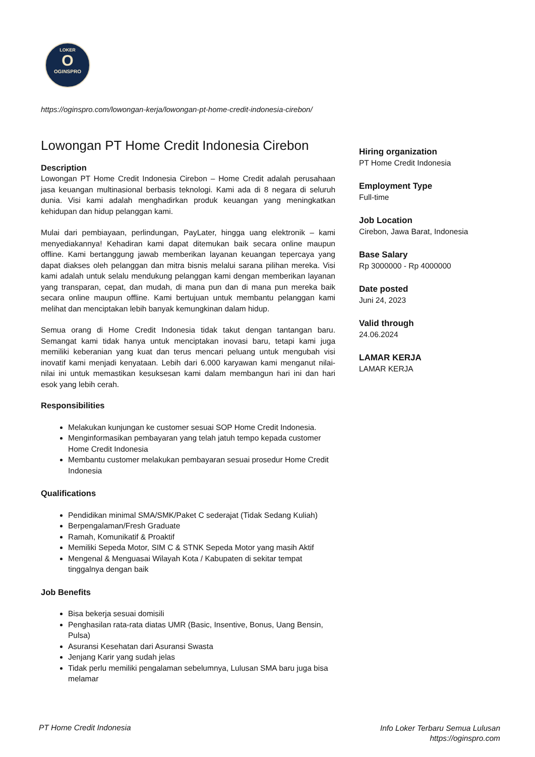LOKER
O
OGINSPRO
https://oginspro.com/lowongan-kerja/lowongan-pt-home-credit-indonesia-cirebon/
Lowongan PT Home Credit Indonesia Cirebon
Description
Lowongan PT Home Credit Indonesia Cirebon – Home Credit adalah perusahaan jasa keuangan multinasional berbasis teknologi. Kami ada di 8 negara di seluruh dunia. Visi kami adalah menghadirkan produk keuangan yang meningkatkan kehidupan dan hidup pelanggan kami.
Mulai dari pembiayaan, perlindungan, PayLater, hingga uang elektronik – kami menyediakannya! Kehadiran kami dapat ditemukan baik secara online maupun offline. Kami bertanggung jawab memberikan layanan keuangan tepercaya yang dapat diakses oleh pelanggan dan mitra bisnis melalui sarana pilihan mereka. Visi kami adalah untuk selalu mendukung pelanggan kami dengan memberikan layanan yang transparan, cepat, dan mudah, di mana pun dan di mana pun mereka baik secara online maupun offline. Kami bertujuan untuk membantu pelanggan kami melihat dan menciptakan lebih banyak kemungkinan dalam hidup.
Semua orang di Home Credit Indonesia tidak takut dengan tantangan baru. Semangat kami tidak hanya untuk menciptakan inovasi baru, tetapi kami juga memiliki keberanian yang kuat dan terus mencari peluang untuk mengubah visi inovatif kami menjadi kenyataan. Lebih dari 6.000 karyawan kami menganut nilai-nilai ini untuk memastikan kesuksesan kami dalam membangun hari ini dan hari esok yang lebih cerah.
Responsibilities
Melakukan kunjungan ke customer sesuai SOP Home Credit Indonesia.
Menginformasikan pembayaran yang telah jatuh tempo kepada customer Home Credit Indonesia
Membantu customer melakukan pembayaran sesuai prosedur Home Credit Indonesia
Qualifications
Pendidikan minimal SMA/SMK/Paket C sederajat (Tidak Sedang Kuliah)
Berpengalaman/Fresh Graduate
Ramah, Komunikatif & Proaktif
Memiliki Sepeda Motor, SIM C & STNK Sepeda Motor yang masih Aktif
Mengenal & Menguasai Wilayah Kota / Kabupaten di sekitar tempat tinggalnya dengan baik
Job Benefits
Bisa bekerja sesuai domisili
Penghasilan rata-rata diatas UMR (Basic, Insentive, Bonus, Uang Bensin, Pulsa)
Asuransi Kesehatan dari Asuransi Swasta
Jenjang Karir yang sudah jelas
Tidak perlu memiliki pengalaman sebelumnya, Lulusan SMA baru juga bisa melamar
Hiring organization
PT Home Credit Indonesia
Employment Type
Full-time
Job Location
Cirebon, Jawa Barat, Indonesia
Base Salary
Rp 3000000 - Rp 4000000
Date posted
Juni 24, 2023
Valid through
24.06.2024
LAMAR KERJA
LAMAR KERJA
PT Home Credit Indonesia
Info Loker Terbaru Semua Lulusan
https://oginspro.com